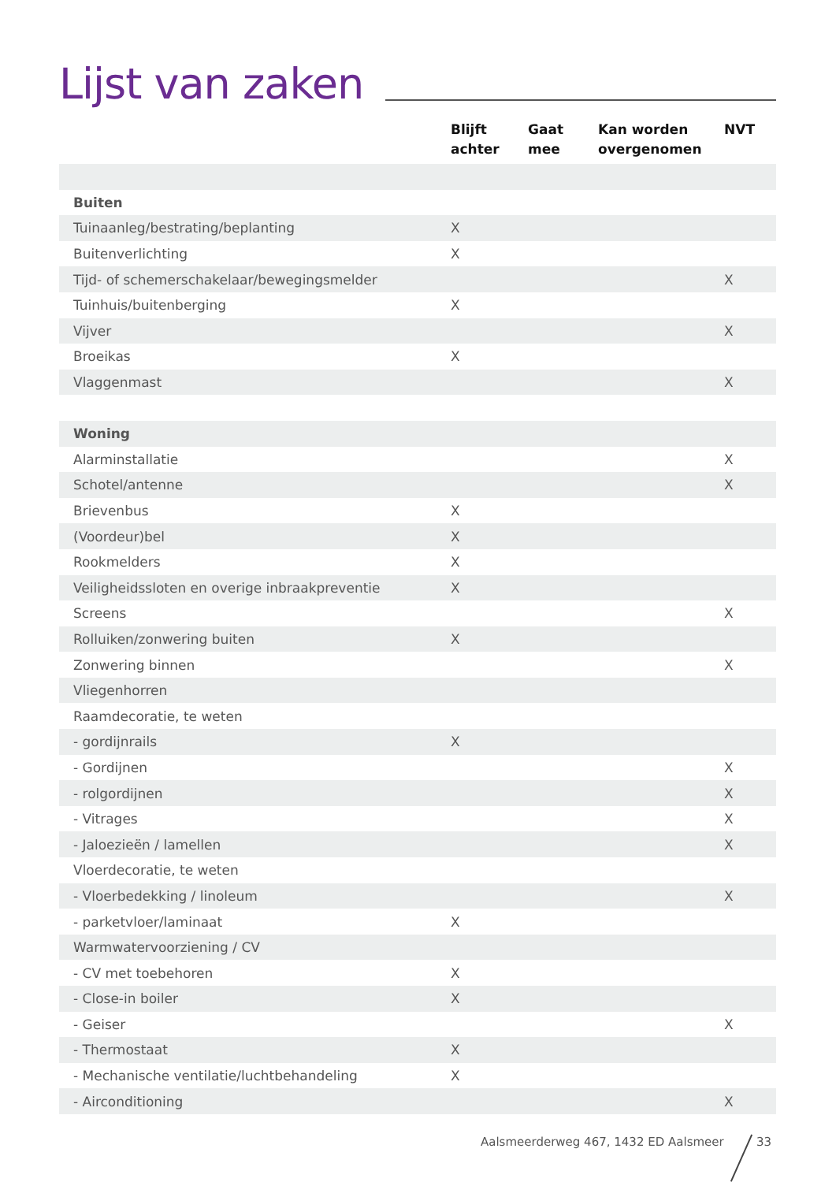Lijst van zaken
| | Blijft achter | Gaat mee | Kan worden overgenomen | NVT |
| --- | --- | --- | --- | --- |
| Buiten | | | | |
| Tuinaanleg/bestrating/beplanting | X | | | |
| Buitenverlichting | X | | | |
| Tijd- of schemerschakelaar/bewegingsmelder | | | | X |
| Tuinhuis/buitenberging | X | | | |
| Vijver | | | | X |
| Broeikas | X | | | |
| Vlaggenmast | | | | X |
| Woning | | | | |
| Alarminstallatie | | | | X |
| Schotel/antenne | | | | X |
| Brievenbus | X | | | |
| (Voordeur)bel | X | | | |
| Rookmelders | X | | | |
| Veiligheidssloten en overige inbraakpreventie | X | | | |
| Screens | | | | X |
| Rolluiken/zonwering buiten | X | | | |
| Zonwering binnen | | | | X |
| Vliegenhorren | | | | |
| Raamdecoratie, te weten | | | | |
| - gordijnrails | X | | | |
| - Gordijnen | | | | X |
| - rolgordijnen | | | | X |
| - Vitrages | | | | X |
| - Jaloezieën / lamellen | | | | X |
| Vloerdecoratie, te weten | | | | |
| - Vloerbedekking / linoleum | | | | X |
| - parketvloer/laminaat | X | | | |
| Warmwatervoorziening / CV | | | | |
| - CV met toebehoren | X | | | |
| - Close-in boiler | X | | | |
| - Geiser | | | | X |
| - Thermostaat | X | | | |
| - Mechanische ventilatie/luchtbehandeling | X | | | |
| - Airconditioning | | | | X |
Aalsmeerderweg 467, 1432 ED Aalsmeer
33